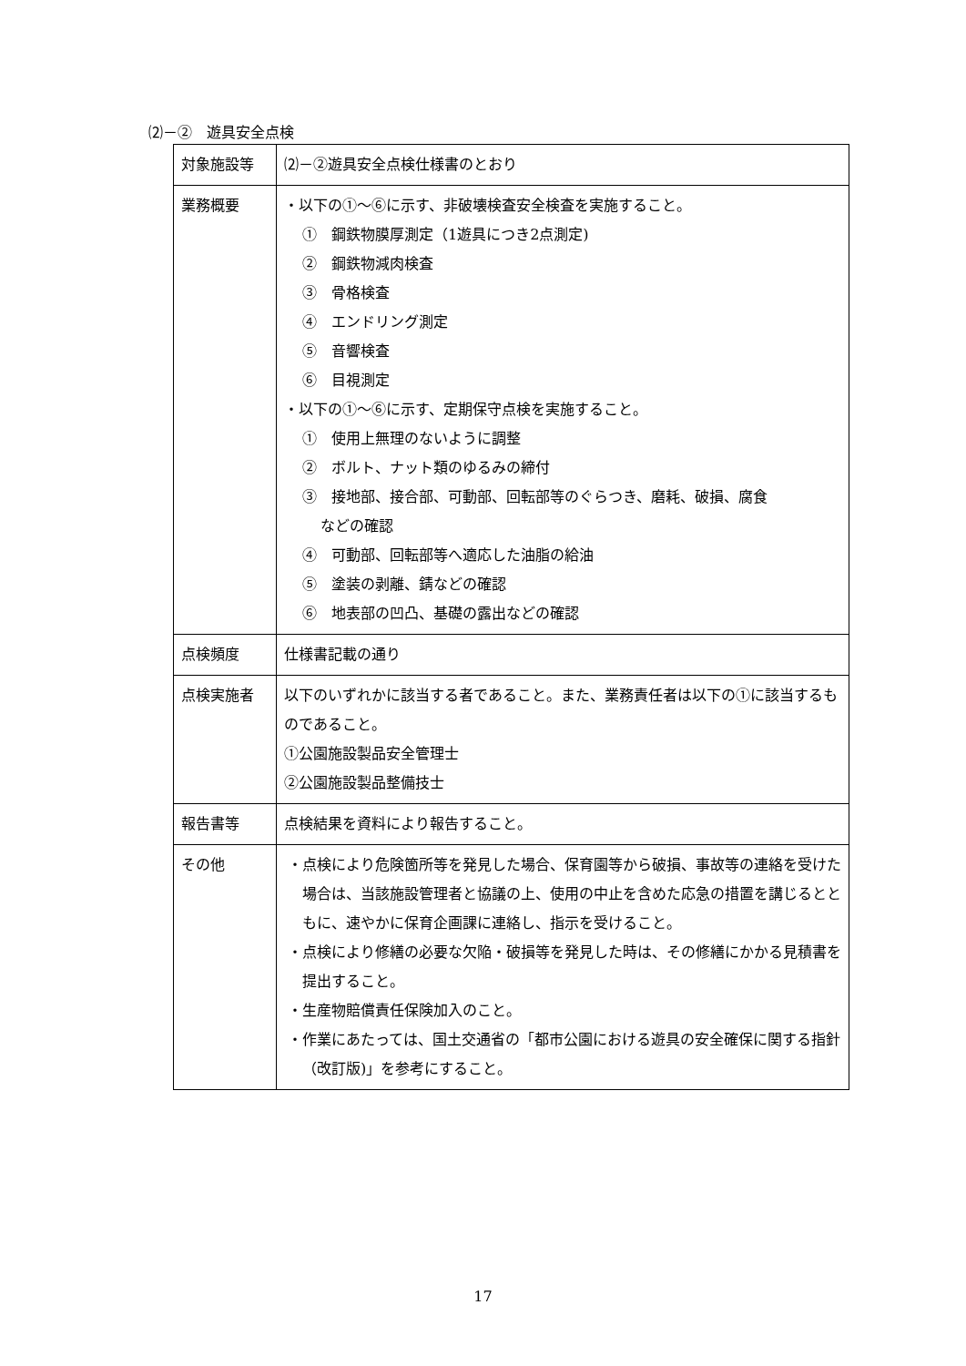⑵－②　遊具安全点検
| 対象施設等 | ⑵－②遊具安全点検仕様書のとおり |
| 業務概要 | ・以下の①～⑥に示す、非破壊検査安全検査を実施すること。 ① 鋼鉄物膜厚測定（1遊具につき2点測定) ② 鋼鉄物減肉検査 ③ 骨格検査 ④ エンドリング測定 ⑤ 音響検査 ⑥ 目視測定 ・以下の①～⑥に示す、定期保守点検を実施すること。 ① 使用上無理のないように調整 ② ボルト、ナット類のゆるみの締付 ③ 接地部、接合部、可動部、回転部等のぐらつき、磨耗、破損、腐食 などの確認 ④ 可動部、回転部等へ適応した油脂の給油 ⑤ 塗装の剥離、錆などの確認 ⑥ 地表部の凹凸、基礎の露出などの確認 |
| 点検頻度 | 仕様書記載の通り |
| 点検実施者 | 以下のいずれかに該当する者であること。また、業務責任者は以下の①に該当するものであること。 ①公園施設製品安全管理士 ②公園施設製品整備技士 |
| 報告書等 | 点検結果を資料により報告すること。 |
| その他 | ・点検により危険箇所等を発見した場合、保育園等から破損、事故等の連絡を受けた場合は、当該施設管理者と協議の上、使用の中止を含めた応急の措置を講じるとともに、速やかに保育企画課に連絡し、指示を受けること。 ・点検により修繕の必要な欠陥・破損等を発見した時は、その修繕にかかる見積書を提出すること。 ・生産物賠償責任保険加入のこと。 ・作業にあたっては、国土交通省の「都市公園における遊具の安全確保に関する指針（改訂版)」を参考にすること。 |
17